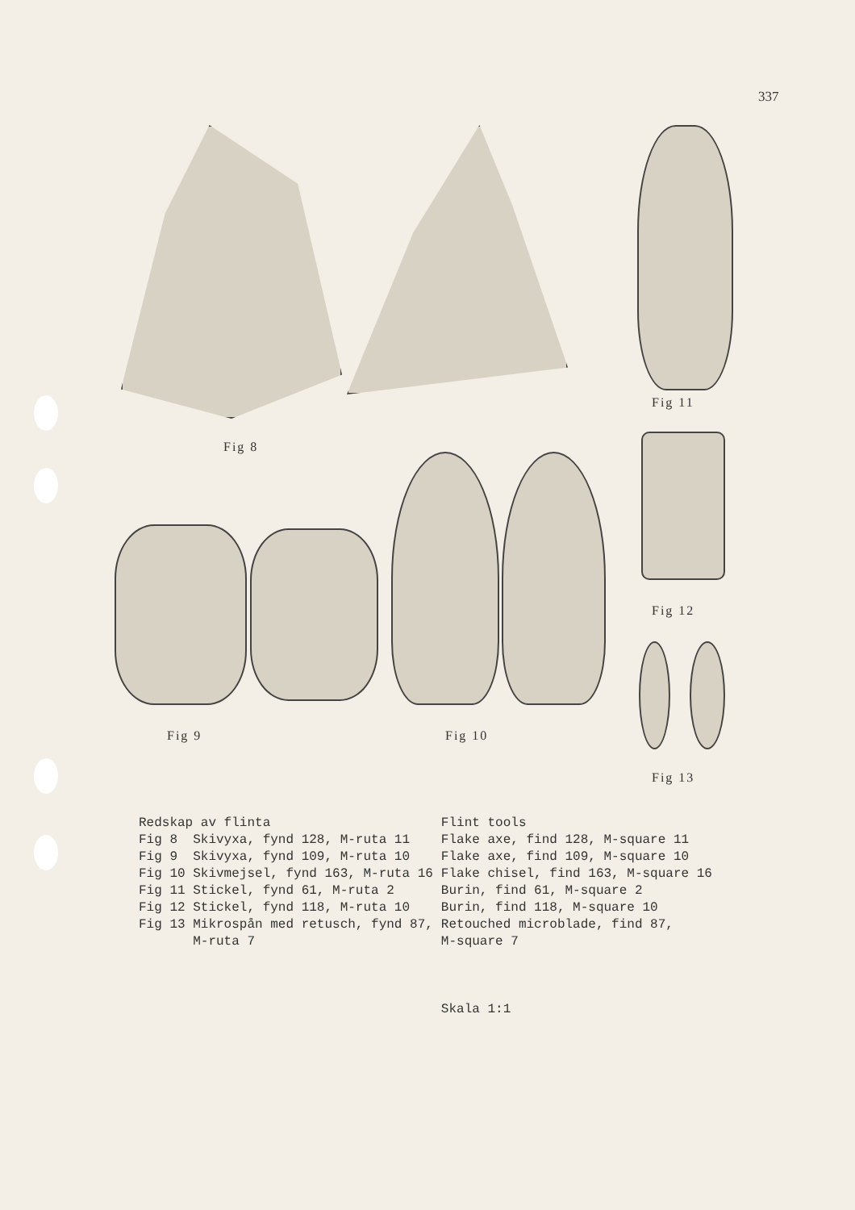337
Fig 11
Fig 8
Fig 12
Fig 9 Fig 10
Fig 13
Redskap av flinta Fig 8 Skivyxa, fynd 128, M-ruta 11 Fig 9 Skivyxa, fynd 109, M-ruta 10 Fig 10 Skivmejsel, fynd 163, M-ruta 16 Fig 11 Stickel, fynd 61, M-ruta 2 Fig 12 Stickel, fynd 118, M-ruta 10 Fig 13 Mikrospån med retusch, fynd 87, M-ruta 7
Flint tools Flake axe, find 128, M-square 11 Flake axe, find 109, M-square 10 Flake chisel, find 163, M-square 16 Burin, find 61, M-square 2 Burin, find 118, M-square 10 Retouched microblade, find 87, M-square 7 Skala 1:1